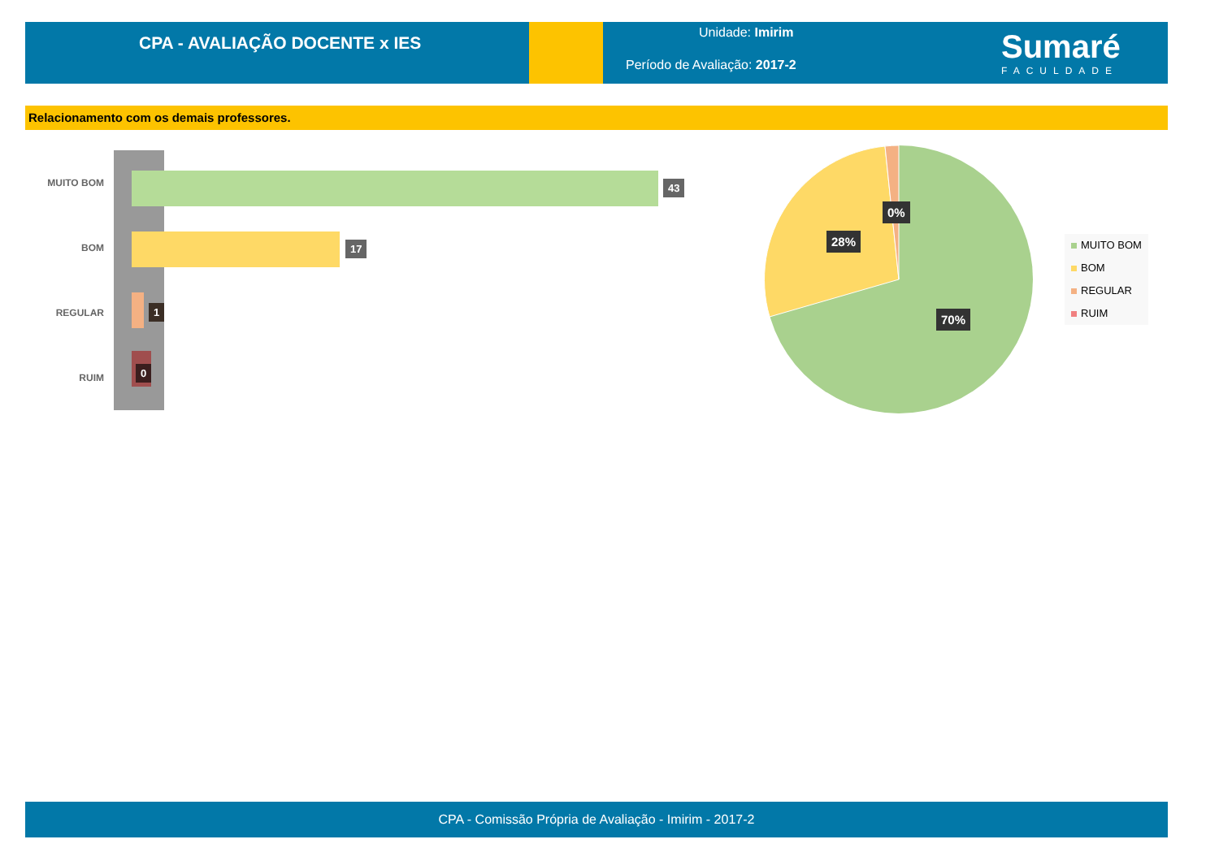CPA - AVALIAÇÃO DOCENTE x IES
Unidade: Imirim
Período de Avaliação: 2017-2
Sumaré
FACULDADE
Relacionamento com os demais professores.
MUITO BOM
BOM
REGULAR
RUIM
43
17
1
0
0%
28%
70%
MUITO BOM
BOM
REGULAR
RUIM
CPA - Comissão Própria de Avaliação - Imirim - 2017-2